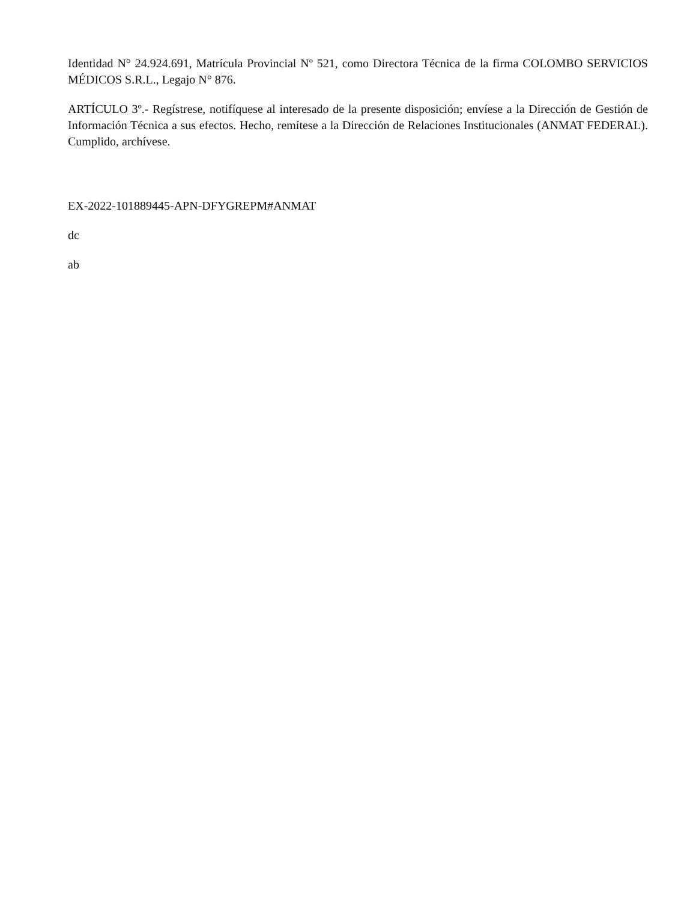Identidad N° 24.924.691, Matrícula Provincial Nº 521, como Directora Técnica de la firma COLOMBO SERVICIOS MÉDICOS S.R.L., Legajo N° 876.
ARTÍCULO 3º.- Regístrese, notifíquese al interesado de la presente disposición; envíese a la Dirección de Gestión de Información Técnica a sus efectos. Hecho, remítese a la Dirección de Relaciones Institucionales (ANMAT FEDERAL). Cumplido, archívese.
EX-2022-101889445-APN-DFYGREPM#ANMAT
dc
ab